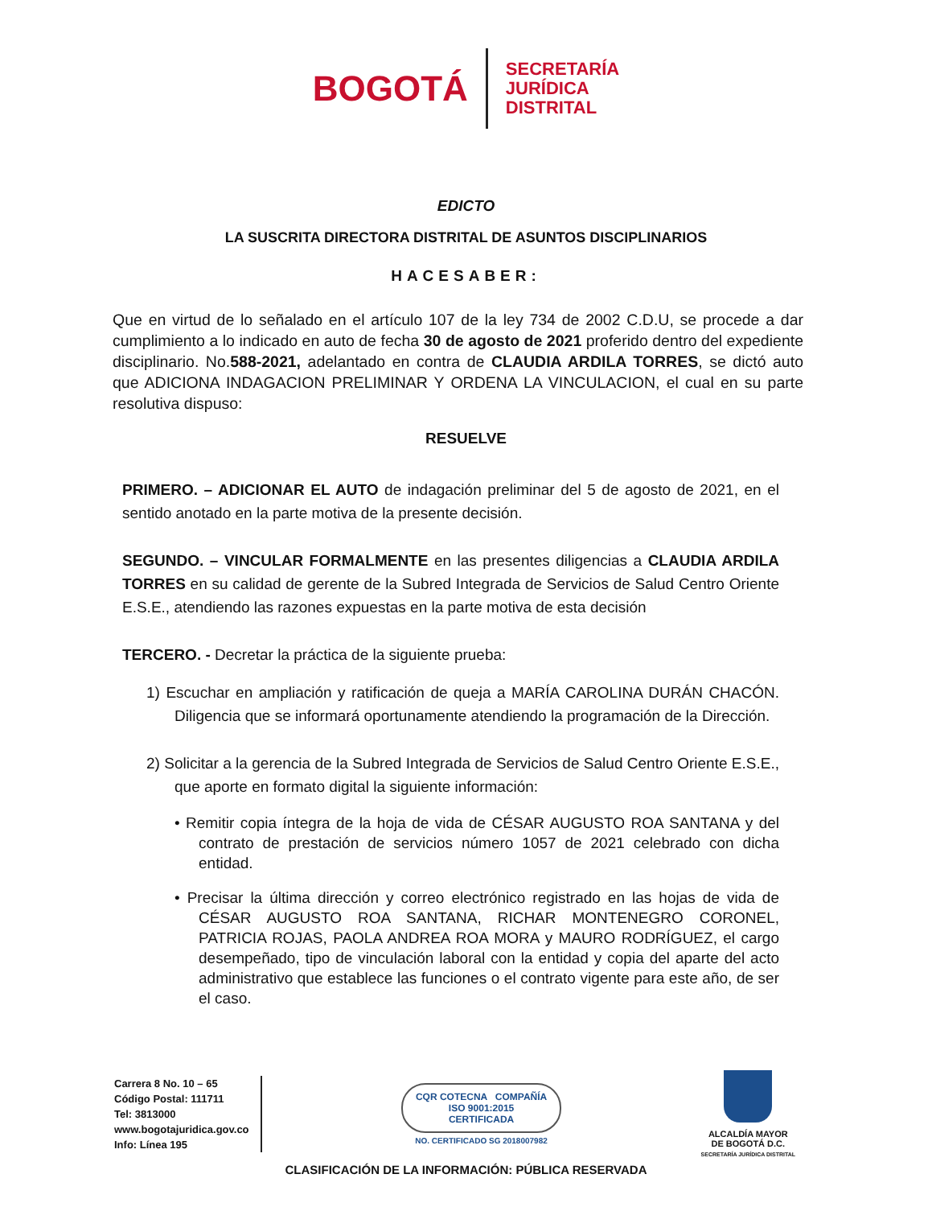BOGOTÁ
SECRETARÍA
JURÍDICA
DISTRITAL
EDICTO
LA SUSCRITA DIRECTORA DISTRITAL DE ASUNTOS DISCIPLINARIOS
HACESABER:
Que en virtud de lo señalado en el artículo 107 de la ley 734 de 2002 C.D.U, se procede a dar cumplimiento a lo indicado en auto de fecha 30 de agosto de 2021 proferido dentro del expediente disciplinario. No.588-2021, adelantado en contra de CLAUDIA ARDILA TORRES, se dictó auto que ADICIONA INDAGACION PRELIMINAR Y ORDENA LA VINCULACION, el cual en su parte resolutiva dispuso:
RESUELVE
PRIMERO. – ADICIONAR EL AUTO de indagación preliminar del 5 de agosto de 2021, en el sentido anotado en la parte motiva de la presente decisión.
SEGUNDO. – VINCULAR FORMALMENTE en las presentes diligencias a CLAUDIA ARDILA TORRES en su calidad de gerente de la Subred Integrada de Servicios de Salud Centro Oriente E.S.E., atendiendo las razones expuestas en la parte motiva de esta decisión
TERCERO. - Decretar la práctica de la siguiente prueba:
1) Escuchar en ampliación y ratificación de queja a MARÍA CAROLINA DURÁN CHACÓN. Diligencia que se informará oportunamente atendiendo la programación de la Dirección.
2) Solicitar a la gerencia de la Subred Integrada de Servicios de Salud Centro Oriente E.S.E., que aporte en formato digital la siguiente información:
• Remitir copia íntegra de la hoja de vida de CÉSAR AUGUSTO ROA SANTANA y del contrato de prestación de servicios número 1057 de 2021 celebrado con dicha entidad.
• Precisar la última dirección y correo electrónico registrado en las hojas de vida de CÉSAR AUGUSTO ROA SANTANA, RICHAR MONTENEGRO CORONEL, PATRICIA ROJAS, PAOLA ANDREA ROA MORA y MAURO RODRÍGUEZ, el cargo desempeñado, tipo de vinculación laboral con la entidad y copia del aparte del acto administrativo que establece las funciones o el contrato vigente para este año, de ser el caso.
Carrera 8 No. 10 – 65
Código Postal: 111711
Tel: 3813000
www.bogotajuridica.gov.co
Info: Línea 195
CQR COTECNA COMPAÑÍA
ISO 9001:2015
CERTIFICADA
NO. CERTIFICADO SG 2018007982
ALCALDÍA MAYOR
DE BOGOTÁ D.C.
SECRETARÍA JURÍDICA DISTRITAL
CLASIFICACIÓN DE LA INFORMACIÓN: PÚBLICA RESERVADA